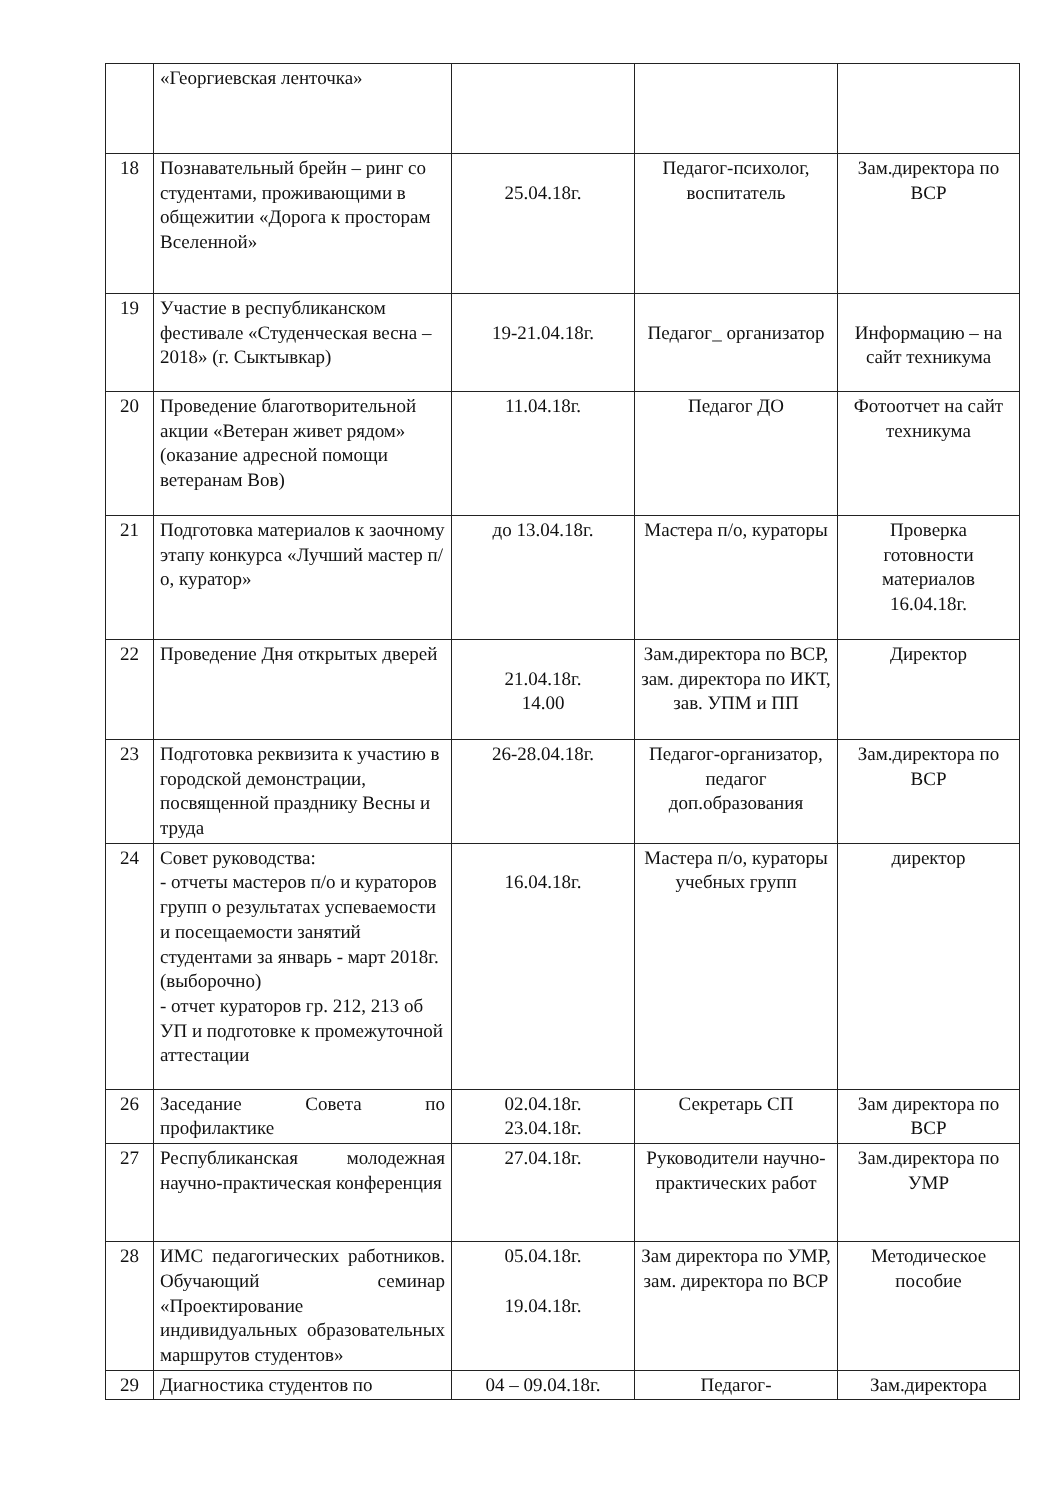| | «Георгиевская ленточка» | | | |
| 18 | Познавательный брейн – ринг со студентами, проживающими в общежитии «Дорога к просторам Вселенной» | 25.04.18г. | Педагог-психолог, воспитатель | Зам.директора по ВСР |
| 19 | Участие в республиканском фестивале «Студенческая весна – 2018» (г. Сыктывкар) | 19-21.04.18г. | Педагог_ организатор | Информацию – на сайт техникума |
| 20 | Проведение благотворительной акции «Ветеран живет рядом» (оказание адресной помощи ветеранам Вов) | 11.04.18г. | Педагог ДО | Фотоотчет на сайт техникума |
| 21 | Подготовка материалов к заочному этапу конкурса «Лучший мастер п/о, куратор» | до 13.04.18г. | Мастера п/о, кураторы | Проверка готовности материалов 16.04.18г. |
| 22 | Проведение Дня открытых дверей | 21.04.18г. 14.00 | Зам.директора по ВСР, зам. директора по ИКТ, зав. УПМ и ПП | Директор |
| 23 | Подготовка реквизита к участию в городской демонстрации, посвященной празднику Весны и труда | 26-28.04.18г. | Педагог-организатор, педагог доп.образования | Зам.директора по ВСР |
| 24 | Совет руководства: - отчеты мастеров п/о и кураторов групп о результатах успеваемости и посещаемости занятий студентами за январь - март 2018г.(выборочно) - отчет кураторов гр. 212, 213 об УП и подготовке к промежуточной аттестации | 16.04.18г. | Мастера п/о, кураторы учебных групп | директор |
| 26 | Заседание Совета по профилактике | 02.04.18г. 23.04.18г. | Секретарь СП | Зам директора по ВСР |
| 27 | Республиканская молодежная научно-практическая конференция | 27.04.18г. | Руководители научно-практических работ | Зам.директора по УМР |
| 28 | ИМС педагогических работников. Обучающий семинар «Проектирование индивидуальных образовательных маршрутов студентов» | 05.04.18г. 19.04.18г. | Зам директора по УМР, зам. директора по ВСР | Методическое пособие |
| 29 | Диагностика студентов по | 04 – 09.04.18г. | Педагог- | Зам.директора |